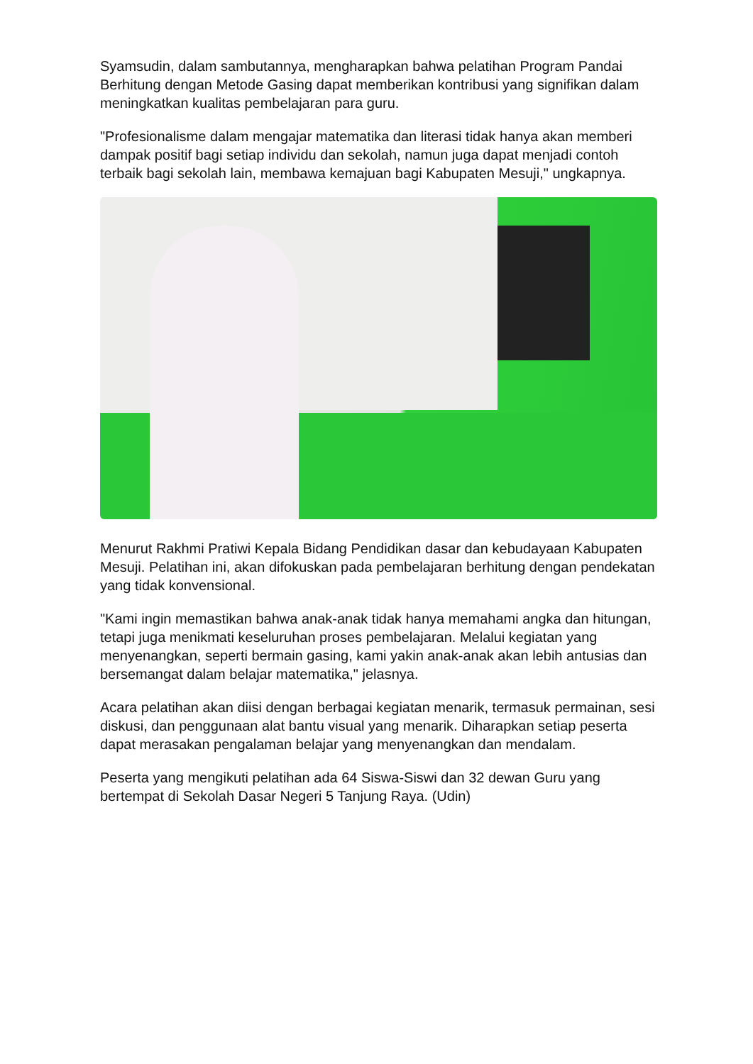Syamsudin, dalam sambutannya, mengharapkan bahwa pelatihan Program Pandai Berhitung dengan Metode Gasing dapat memberikan kontribusi yang signifikan dalam meningkatkan kualitas pembelajaran para guru.
"Profesionalisme dalam mengajar matematika dan literasi tidak hanya akan memberi dampak positif bagi setiap individu dan sekolah, namun juga dapat menjadi contoh terbaik bagi sekolah lain, membawa kemajuan bagi Kabupaten Mesuji," ungkapnya.
Menurut Rakhmi Pratiwi Kepala Bidang Pendidikan dasar dan kebudayaan Kabupaten Mesuji. Pelatihan ini, akan difokuskan pada pembelajaran berhitung dengan pendekatan yang tidak konvensional.
"Kami ingin memastikan bahwa anak-anak tidak hanya memahami angka dan hitungan, tetapi juga menikmati keseluruhan proses pembelajaran. Melalui kegiatan yang menyenangkan, seperti bermain gasing, kami yakin anak-anak akan lebih antusias dan bersemangat dalam belajar matematika," jelasnya.
Acara pelatihan akan diisi dengan berbagai kegiatan menarik, termasuk permainan, sesi diskusi, dan penggunaan alat bantu visual yang menarik. Diharapkan setiap peserta dapat merasakan pengalaman belajar yang menyenangkan dan mendalam.
Peserta yang mengikuti pelatihan ada 64 Siswa-Siswi dan 32 dewan Guru yang bertempat di Sekolah Dasar Negeri 5 Tanjung Raya. (Udin)